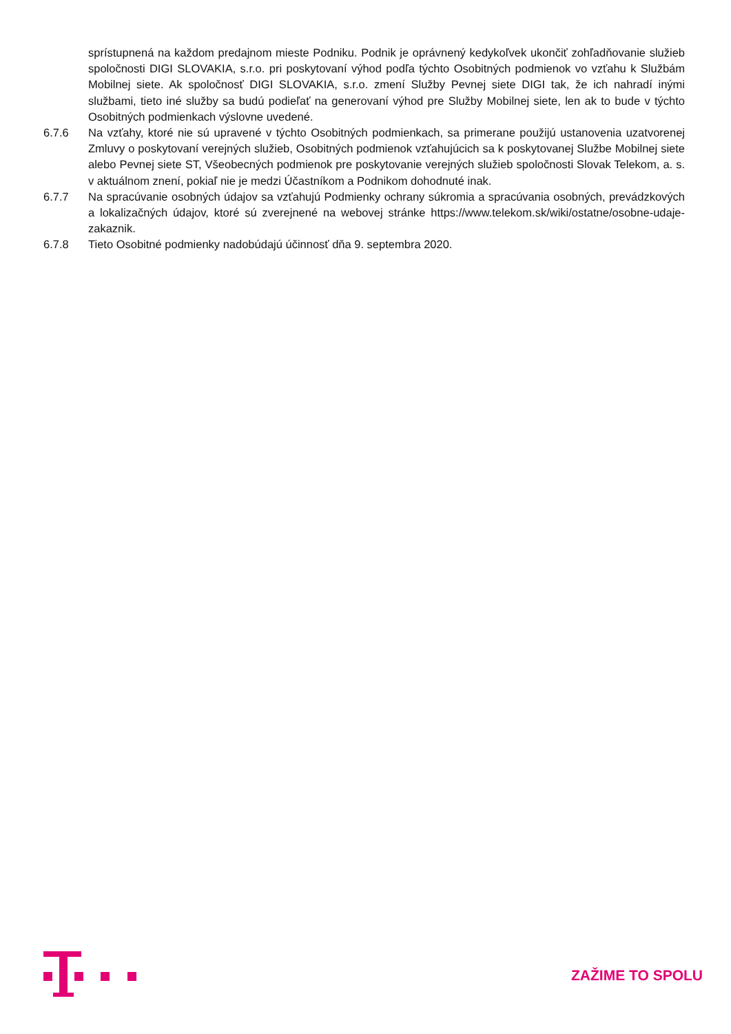sprístupnená na každom predajnom mieste Podniku. Podnik je oprávnený kedykoľvek ukončiť zohľadňovanie služieb spoločnosti DIGI SLOVAKIA, s.r.o. pri poskytovaní výhod podľa týchto Osobitných podmienok vo vzťahu k Službám Mobilnej siete. Ak spoločnosť DIGI SLOVAKIA, s.r.o. zmení Služby Pevnej siete DIGI tak, že ich nahradí inými službami, tieto iné služby sa budú podieľať na generovaní výhod pre Služby Mobilnej siete, len ak to bude v týchto Osobitných podmienkach výslovne uvedené.
6.7.6 Na vzťahy, ktoré nie sú upravené v týchto Osobitných podmienkach, sa primerane použijú ustanovenia uzatvorenej Zmluvy o poskytovaní verejných služieb, Osobitných podmienok vzťahujúcich sa k poskytovanej Službe Mobilnej siete alebo Pevnej siete ST, Všeobecných podmienok pre poskytovanie verejných služieb spoločnosti Slovak Telekom, a. s. v aktuálnom znení, pokiaľ nie je medzi Účastníkom a Podnikom dohodnuté inak.
6.7.7 Na spracúvanie osobných údajov sa vzťahujú Podmienky ochrany súkromia a spracúvania osobných, prevádzkových a lokalizačných údajov, ktoré sú zverejnené na webovej stránke https://www.telekom.sk/wiki/ostatne/osobne-udaje-zakaznik.
6.7.8 Tieto Osobitné podmienky nadobúdajú účinnosť dňa 9. septembra 2020.
ZAŽIME TO SPOLU